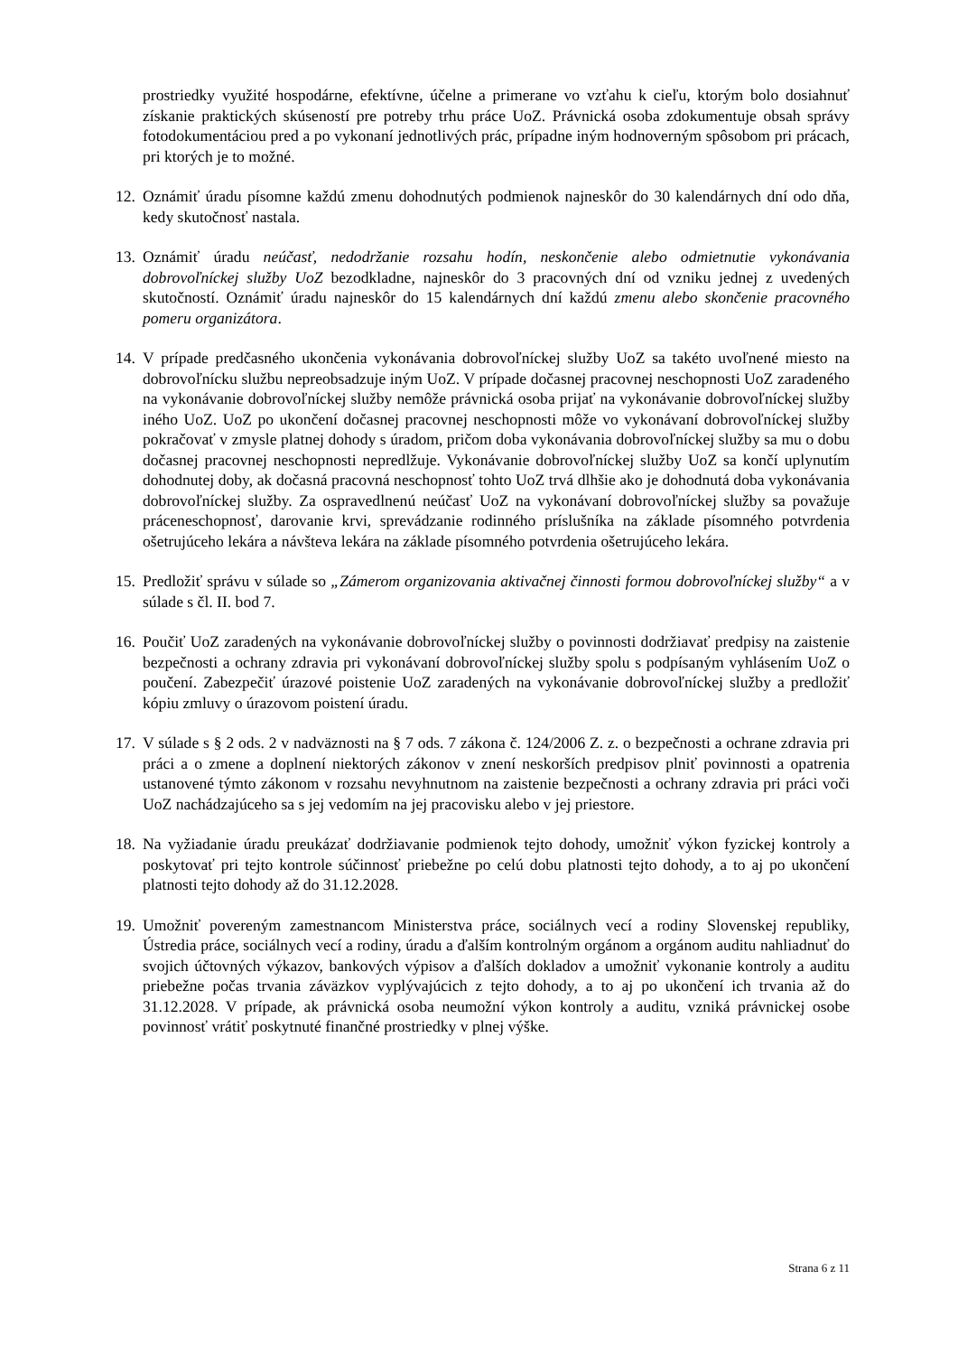prostriedky využité hospodárne, efektívne, účelne a primerane vo vzťahu k cieľu, ktorým bolo dosiahnuť získanie praktických skúseností pre potreby trhu práce UoZ. Právnická osoba zdokumentuje obsah správy fotodokumentáciou pred a po vykonaní jednotlivých prác, prípadne iným hodnoverným spôsobom pri prácach, pri ktorých je to možné.
12. Oznámiť úradu písomne každú zmenu dohodnutých podmienok najneskôr do 30 kalendárnych dní odo dňa, kedy skutočnosť nastala.
13. Oznámiť úradu neúčasť, nedodržanie rozsahu hodín, neskončenie alebo odmietnutie vykonávania dobrovoľníckej služby UoZ bezodkladne, najneskôr do 3 pracovných dní od vzniku jednej z uvedených skutočností. Oznámiť úradu najneskôr do 15 kalendárnych dní každú zmenu alebo skončenie pracovného pomeru organizátora.
14. V prípade predčasného ukončenia vykonávania dobrovoľníckej služby UoZ sa takéto uvoľnené miesto na dobrovoľnícku službu nepreobsadzuje iným UoZ. V prípade dočasnej pracovnej neschopnosti UoZ zaradeného na vykonávanie dobrovoľníckej služby nemôže právnická osoba prijať na vykonávanie dobrovoľníckej služby iného UoZ. UoZ po ukončení dočasnej pracovnej neschopnosti môže vo vykonávaní dobrovoľníckej služby pokračovať v zmysle platnej dohody s úradom, pričom doba vykonávania dobrovoľníckej služby sa mu o dobu dočasnej pracovnej neschopnosti nepredlžuje. Vykonávanie dobrovoľníckej služby UoZ sa končí uplynutím dohodnutej doby, ak dočasná pracovná neschopnosť tohto UoZ trvá dlhšie ako je dohodnutá doba vykonávania dobrovoľníckej služby. Za ospravedlnenú neúčasť UoZ na vykonávaní dobrovoľníckej služby sa považuje práceneschopnosť, darovanie krvi, sprevádzanie rodinného príslušníka na základe písomného potvrdenia ošetrujúceho lekára a návšteva lekára na základe písomného potvrdenia ošetrujúceho lekára.
15. Predložiť správu v súlade so „Zámerom organizovania aktivačnej činnosti formou dobrovoľníckej služby“ a v súlade s čl. II. bod 7.
16. Poučiť UoZ zaradených na vykonávanie dobrovoľníckej služby o povinnosti dodržiavať predpisy na zaistenie bezpečnosti a ochrany zdravia pri vykonávaní dobrovoľníckej služby spolu s podpísaným vyhlásením UoZ o poučení. Zabezpečiť úrazové poistenie UoZ zaradených na vykonávanie dobrovoľníckej služby a predložiť kópiu zmluvy o úrazovom poistení úradu.
17. V súlade s § 2 ods. 2 v nadväznosti na § 7 ods. 7 zákona č. 124/2006 Z. z. o bezpečnosti a ochrane zdravia pri práci a o zmene a doplnení niektorých zákonov v znení neskorších predpisov plniť povinnosti a opatrenia ustanovené týmto zákonom v rozsahu nevyhnutnom na zaistenie bezpečnosti a ochrany zdravia pri práci voči UoZ nachádzajúceho sa s jej vedomím na jej pracovisku alebo v jej priestore.
18. Na vyžiadanie úradu preukázať dodržiavanie podmienok tejto dohody, umožniť výkon fyzickej kontroly a poskytovať pri tejto kontrole súčinnosť priebežne po celú dobu platnosti tejto dohody, a to aj po ukončení platnosti tejto dohody až do 31.12.2028.
19. Umožniť povereným zamestnancom Ministerstva práce, sociálnych vecí a rodiny Slovenskej republiky, Ústredia práce, sociálnych vecí a rodiny, úradu a ďalším kontrolným orgánom a orgánom auditu nahliadnuť do svojich účtovných výkazov, bankových výpisov a ďalších dokladov a umožniť vykonanie kontroly a auditu priebežne počas trvania záväzkov vyplývajúcich z tejto dohody, a to aj po ukončení ich trvania až do 31.12.2028. V prípade, ak právnická osoba neumožní výkon kontroly a auditu, vzniká právnickej osobe povinnosť vrátiť poskytnuté finančné prostriedky v plnej výške.
Strana 6 z 11